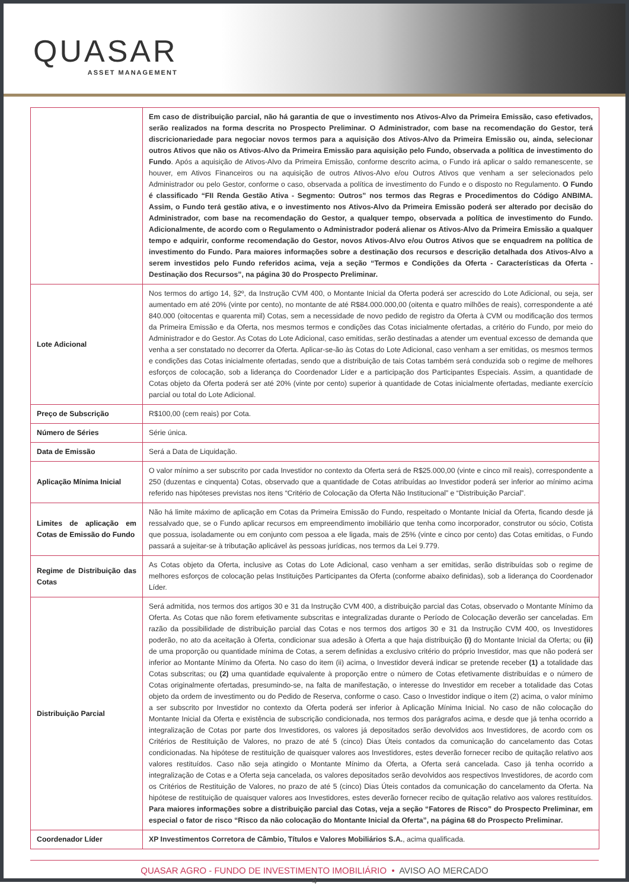QUASAR
ASSET MANAGEMENT
| | Em caso de distribuição parcial, não há garantia de que o investimento nos Ativos-Alvo da Primeira Emissão, caso efetivados, serão realizados na forma descrita no Prospecto Preliminar. O Administrador, com base na recomendação do Gestor, terá discricionariedade para negociar novos termos para a aquisição dos Ativos-Alvo da Primeira Emissão ou, ainda, selecionar outros Ativos que não os Ativos-Alvo da Primeira Emissão para aquisição pelo Fundo, observada a política de investimento do Fundo . Após a aquisição de Ativos-Alvo da Primeira Emissão, conforme descrito acima, o Fundo irá aplicar o saldo remanescente, se houver, em Ativos Financeiros ou na aquisição de outros Ativos-Alvo e/ou Outros Ativos que venham a ser selecionados pelo Administrador ou pelo Gestor, conforme o caso, observada a política de investimento do Fundo e o disposto no Regulamento. O Fundo é classificado “FII Renda Gestão Ativa - Segmento: Outros” nos termos das Regras e Procedimentos do Código ANBIMA. Assim, o Fundo terá gestão ativa, e o investimento nos Ativos-Alvo da Primeira Emissão poderá ser alterado por decisão do Administrador, com base na recomendação do Gestor, a qualquer tempo, observada a política de investimento do Fundo. Adicionalmente, de acordo com o Regulamento o Administrador poderá alienar os Ativos-Alvo da Primeira Emissão a qualquer tempo e adquirir, conforme recomendação do Gestor, novos Ativos-Alvo e/ou Outros Ativos que se enquadrem na política de investimento do Fundo. Para maiores informações sobre a destinação dos recursos e descrição detalhada dos Ativos-Alvo a serem investidos pelo Fundo referidos acima, veja a seção “Termos e Condições da Oferta - Características da Oferta - Destinação dos Recursos”, na página 30 do Prospecto Preliminar. |
| Lote Adicional | Nos termos do artigo 14, §2º, da Instrução CVM 400, o Montante Inicial da Oferta poderá ser acrescido do Lote Adicional, ou seja, ser aumentado em até 20% (vinte por cento), no montante de até R$84.000.000,00 (oitenta e quatro milhões de reais), correspondente a até 840.000 (oitocentas e quarenta mil) Cotas, sem a necessidade de novo pedido de registro da Oferta à CVM ou modificação dos termos da Primeira Emissão e da Oferta, nos mesmos termos e condições das Cotas inicialmente ofertadas, a critério do Fundo, por meio do Administrador e do Gestor. As Cotas do Lote Adicional, caso emitidas, serão destinadas a atender um eventual excesso de demanda que venha a ser constatado no decorrer da Oferta. Aplicar-se-ão às Cotas do Lote Adicional, caso venham a ser emitidas, os mesmos termos e condições das Cotas inicialmente ofertadas, sendo que a distribuição de tais Cotas também será conduzida sob o regime de melhores esforços de colocação, sob a liderança do Coordenador Líder e a participação dos Participantes Especiais. Assim, a quantidade de Cotas objeto da Oferta poderá ser até 20% (vinte por cento) superior à quantidade de Cotas inicialmente ofertadas, mediante exercício parcial ou total do Lote Adicional. |
| Preço de Subscrição | R$100,00 (cem reais) por Cota. |
| Número de Séries | Série única. |
| Data de Emissão | Será a Data de Liquidação. |
| Aplicação Mínima Inicial | O valor mínimo a ser subscrito por cada Investidor no contexto da Oferta será de R$25.000,00 (vinte e cinco mil reais), correspondente a 250 (duzentas e cinquenta) Cotas, observado que a quantidade de Cotas atribuídas ao Investidor poderá ser inferior ao mínimo acima referido nas hipóteses previstas nos itens “Critério de Colocação da Oferta Não Institucional” e “Distribuição Parcial”. |
| Limites de aplicação em Cotas de Emissão do Fundo | Não há limite máximo de aplicação em Cotas da Primeira Emissão do Fundo, respeitado o Montante Inicial da Oferta, ficando desde já ressalvado que, se o Fundo aplicar recursos em empreendimento imobiliário que tenha como incorporador, construtor ou sócio, Cotista que possua, isoladamente ou em conjunto com pessoa a ele ligada, mais de 25% (vinte e cinco por cento) das Cotas emitidas, o Fundo passará a sujeitar-se à tributação aplicável às pessoas jurídicas, nos termos da Lei 9.779. |
| Regime de Distribuição das Cotas | As Cotas objeto da Oferta, inclusive as Cotas do Lote Adicional, caso venham a ser emitidas, serão distribuídas sob o regime de melhores esforços de colocação pelas Instituições Participantes da Oferta (conforme abaixo definidas), sob a liderança do Coordenador Líder. |
| Distribuição Parcial | Será admitida, nos termos dos artigos 30 e 31 da Instrução CVM 400, a distribuição parcial das Cotas, observado o Montante Mínimo da Oferta. As Cotas que não forem efetivamente subscritas e integralizadas durante o Período de Colocação deverão ser canceladas. Em razão da possibilidade de distribuição parcial das Cotas e nos termos dos artigos 30 e 31 da Instrução CVM 400, os Investidores poderão, no ato da aceitação à Oferta, condicionar sua adesão à Oferta a que haja distribuição (i) do Montante Inicial da Oferta; ou (ii) de uma proporção ou quantidade mínima de Cotas, a serem definidas a exclusivo critério do próprio Investidor, mas que não poderá ser inferior ao Montante Mínimo da Oferta. No caso do item (ii) acima, o Investidor deverá indicar se pretende receber (1) a totalidade das Cotas subscritas; ou (2) uma quantidade equivalente à proporção entre o número de Cotas efetivamente distribuídas e o número de Cotas originalmente ofertadas, presumindo-se, na falta de manifestação, o interesse do Investidor em receber a totalidade das Cotas objeto da ordem de investimento ou do Pedido de Reserva, conforme o caso. Caso o Investidor indique o item (2) acima, o valor mínimo a ser subscrito por Investidor no contexto da Oferta poderá ser inferior à Aplicação Mínima Inicial. No caso de não colocação do Montante Inicial da Oferta e existência de subscrição condicionada, nos termos dos parágrafos acima, e desde que já tenha ocorrido a integralização de Cotas por parte dos Investidores, os valores já depositados serão devolvidos aos Investidores, de acordo com os Critérios de Restituição de Valores, no prazo de até 5 (cinco) Dias Úteis contados da comunicação do cancelamento das Cotas condicionadas. Na hipótese de restituição de quaisquer valores aos Investidores, estes deverão fornecer recibo de quitação relativo aos valores restituídos. Caso não seja atingido o Montante Mínimo da Oferta, a Oferta será cancelada. Caso já tenha ocorrido a integralização de Cotas e a Oferta seja cancelada, os valores depositados serão devolvidos aos respectivos Investidores, de acordo com os Critérios de Restituição de Valores, no prazo de até 5 (cinco) Dias Úteis contados da comunicação do cancelamento da Oferta. Na hipótese de restituição de quaisquer valores aos Investidores, estes deverão fornecer recibo de quitação relativo aos valores restituídos. Para maiores informações sobre a distribuição parcial das Cotas, veja a seção “Fatores de Risco” do Prospecto Preliminar, em especial o fator de risco “Risco da não colocação do Montante Inicial da Oferta”, na página 68 do Prospecto Preliminar. |
| Coordenador Líder | XP Investimentos Corretora de Câmbio, Títulos e Valores Mobiliários S.A. , acima qualificada. |
QUASAR AGRO - FUNDO DE INVESTIMENTO IMOBILIÁRIO • AVISO AO MERCADO
4